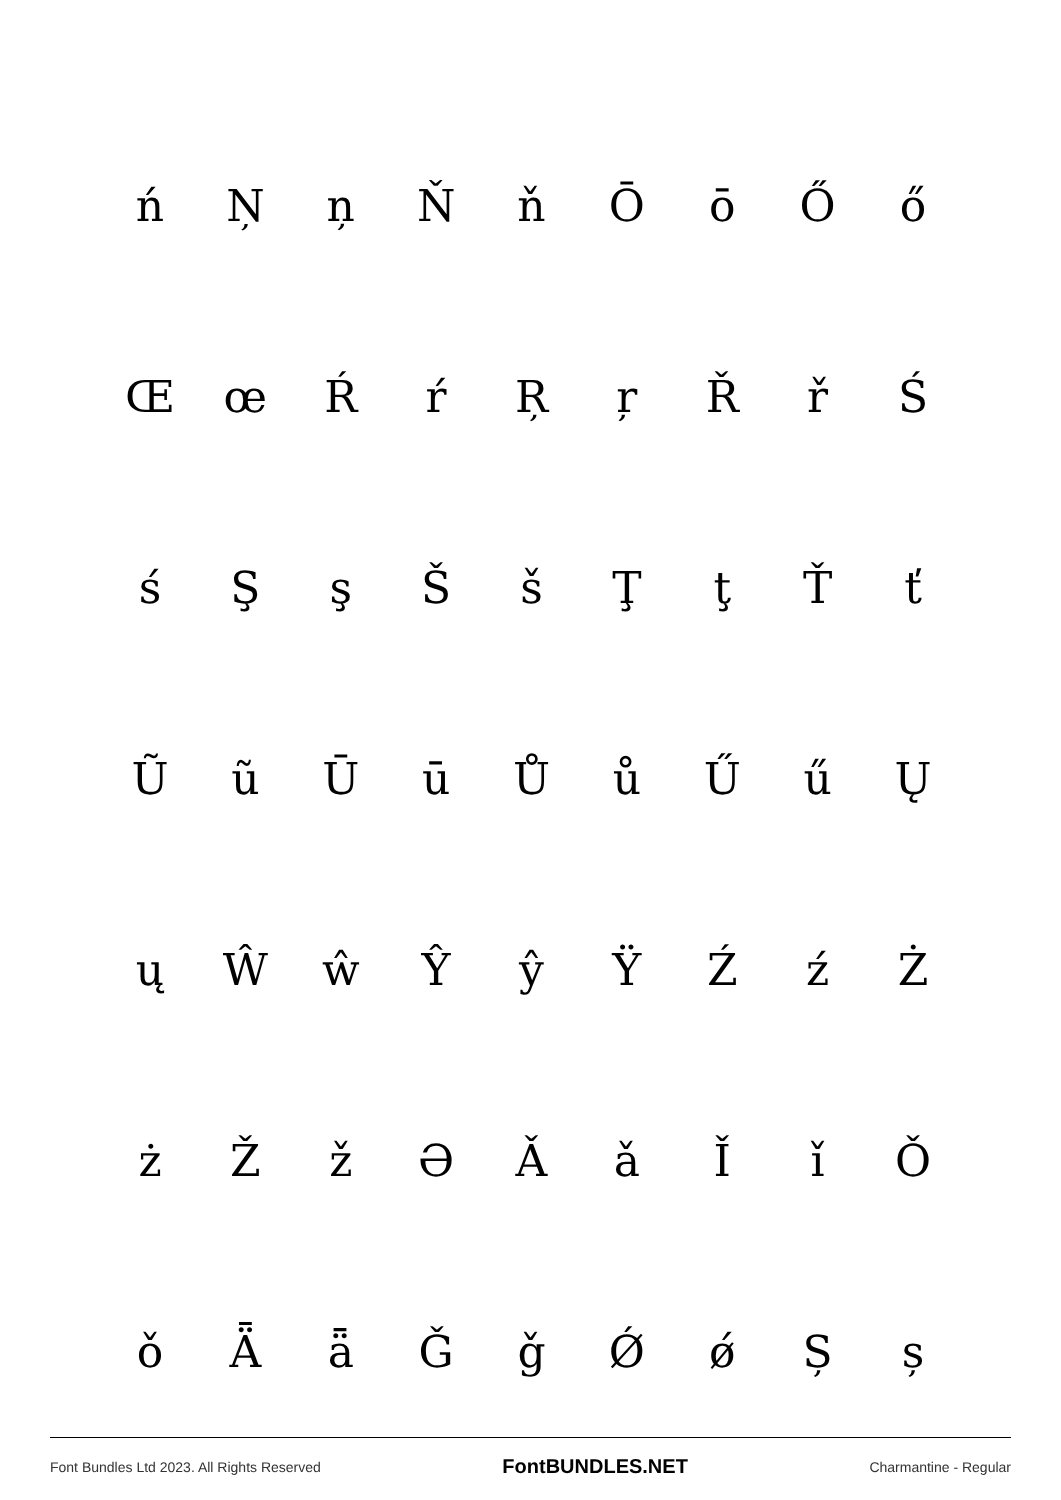ńŅņŇňŌōŐő
ŒœŔŕŖŗŘřŚ
śŞşŠšŢţŤť
ŨũŪūŮůŰűŲ
ųŴŵŶŷŸŹźŻ
żŽžƏǍǎǏǐǑ
ǒǞǟǦǧǾǿȘș
Font Bundles Ltd 2023. All Rights Reserved FontBUNDLES.NET Charmantine - Regular